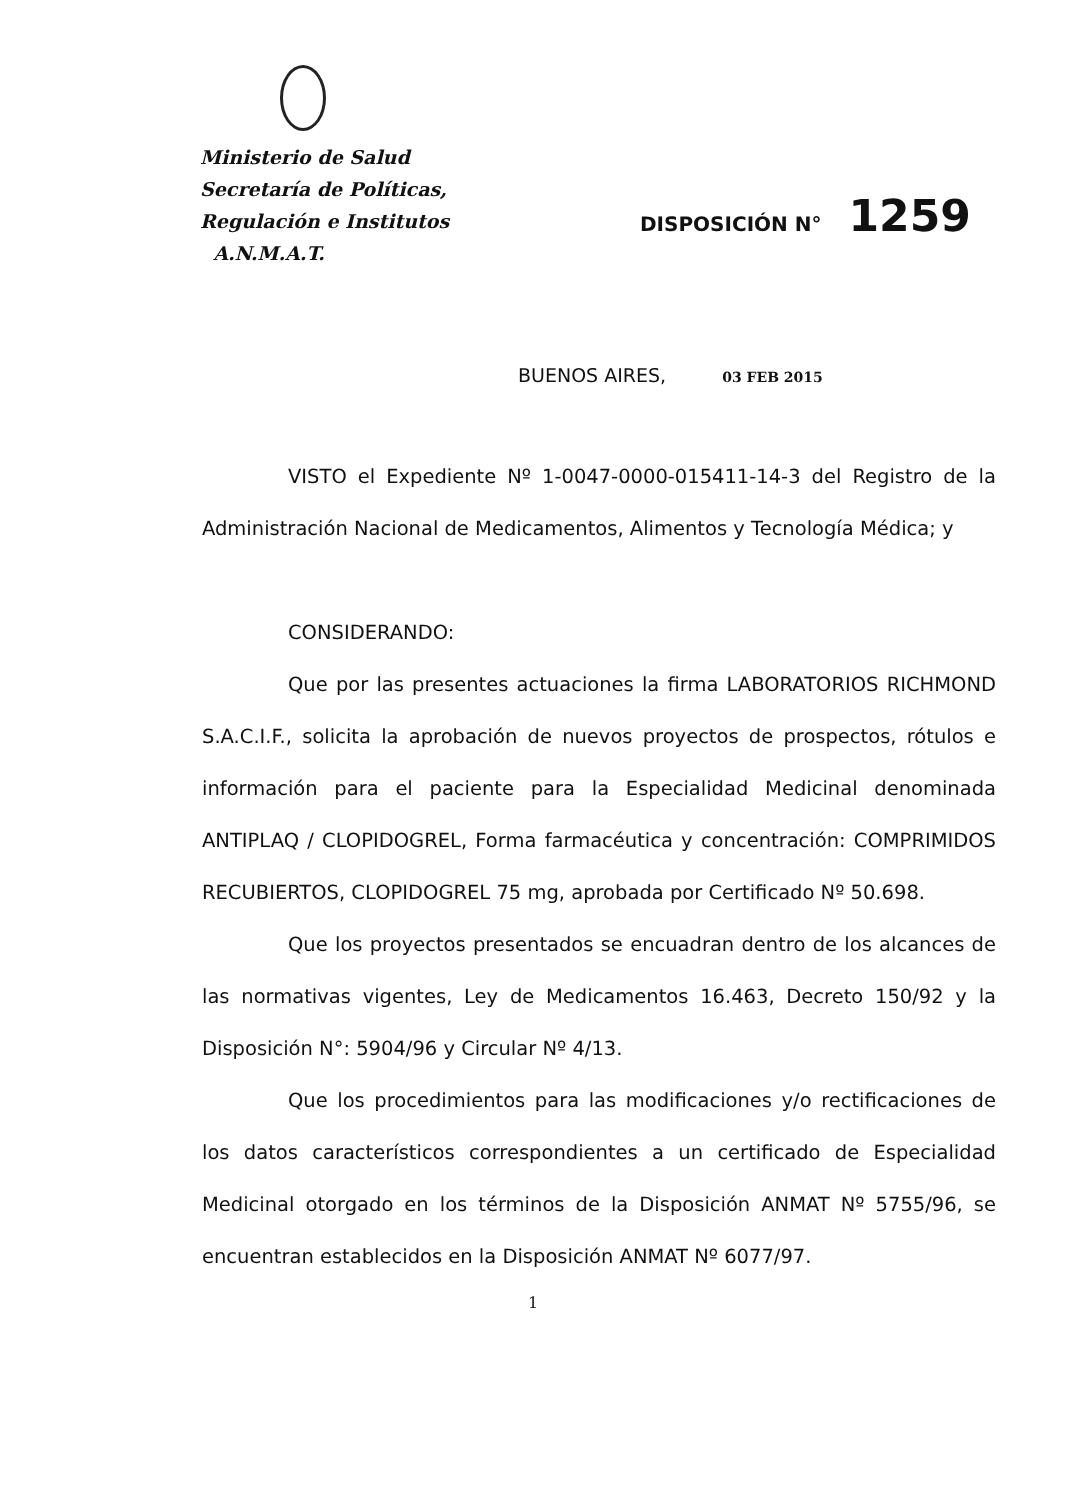Ministerio de Salud
Secretaría de Políticas,
Regulación e Institutos
A.N.M.A.T.
DISPOSICIÓN N° 1259
BUENOS AIRES, 03 FEB 2015
VISTO el Expediente Nº 1-0047-0000-015411-14-3 del Registro de la Administración Nacional de Medicamentos, Alimentos y Tecnología Médica; y
CONSIDERANDO:
Que por las presentes actuaciones la firma LABORATORIOS RICHMOND S.A.C.I.F., solicita la aprobación de nuevos proyectos de prospectos, rótulos e información para el paciente para la Especialidad Medicinal denominada ANTIPLAQ / CLOPIDOGREL, Forma farmacéutica y concentración: COMPRIMIDOS RECUBIERTOS, CLOPIDOGREL 75 mg, aprobada por Certificado Nº 50.698.
Que los proyectos presentados se encuadran dentro de los alcances de las normativas vigentes, Ley de Medicamentos 16.463, Decreto 150/92 y la Disposición N°: 5904/96 y Circular Nº 4/13.
Que los procedimientos para las modificaciones y/o rectificaciones de los datos característicos correspondientes a un certificado de Especialidad Medicinal otorgado en los términos de la Disposición ANMAT Nº 5755/96, se encuentran establecidos en la Disposición ANMAT Nº 6077/97.
1